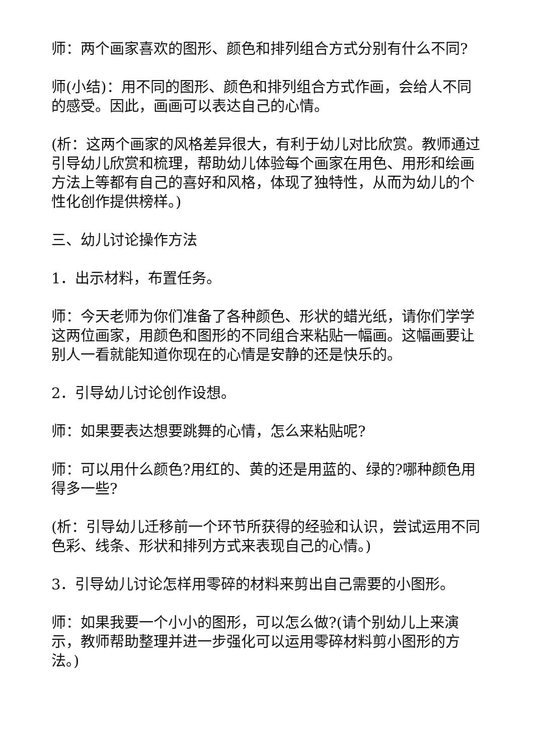师：两个画家喜欢的图形、颜色和排列组合方式分别有什么不同?
师(小结)：用不同的图形、颜色和排列组合方式作画，会给人不同的感受。因此，画画可以表达自己的心情。
(析：这两个画家的风格差异很大，有利于幼儿对比欣赏。教师通过引导幼儿欣赏和梳理，帮助幼儿体验每个画家在用色、用形和绘画方法上等都有自己的喜好和风格，体现了独特性，从而为幼儿的个性化创作提供榜样。)
三、幼儿讨论操作方法
1．出示材料，布置任务。
师：今天老师为你们准备了各种颜色、形状的蜡光纸，请你们学学这两位画家，用颜色和图形的不同组合来粘贴一幅画。这幅画要让别人一看就能知道你现在的心情是安静的还是快乐的。
2．引导幼儿讨论创作设想。
师：如果要表达想要跳舞的心情，怎么来粘贴呢?
师：可以用什么颜色?用红的、黄的还是用蓝的、绿的?哪种颜色用得多一些?
(析：引导幼儿迁移前一个环节所获得的经验和认识，尝试运用不同色彩、线条、形状和排列方式来表现自己的心情。)
3．引导幼儿讨论怎样用零碎的材料来剪出自己需要的小图形。
师：如果我要一个小小的图形，可以怎么做?(请个别幼儿上来演示，教师帮助整理并进一步强化可以运用零碎材料剪小图形的方法。)